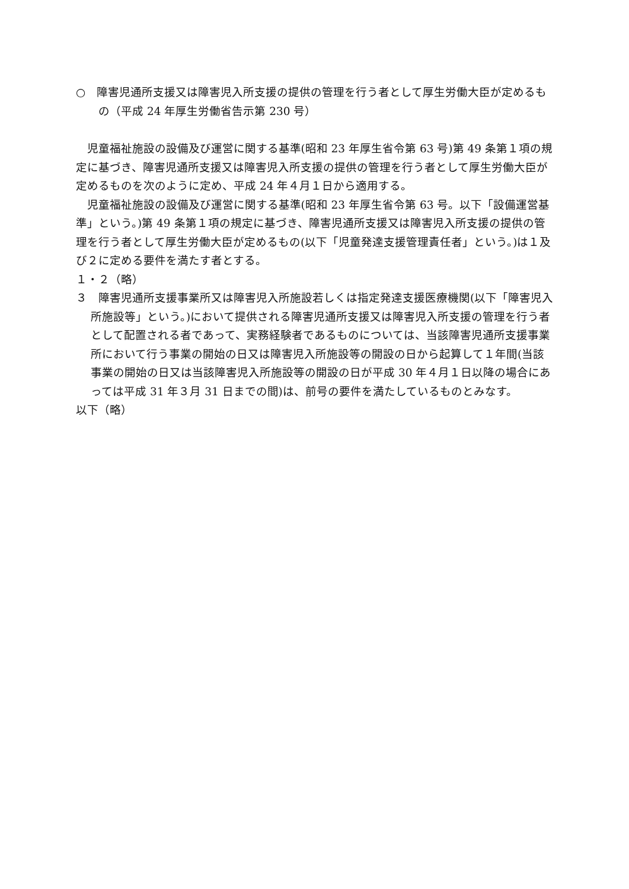○　障害児通所支援又は障害児入所支援の提供の管理を行う者として厚生労働大臣が定めるもの（平成 24 年厚生労働省告示第 230 号）
児童福祉施設の設備及び運営に関する基準(昭和 23 年厚生省令第 63 号)第 49 条第１項の規定に基づき、障害児通所支援又は障害児入所支援の提供の管理を行う者として厚生労働大臣が定めるものを次のように定め、平成 24 年４月１日から適用する。
児童福祉施設の設備及び運営に関する基準(昭和 23 年厚生省令第 63 号。以下「設備運営基準」という。)第 49 条第１項の規定に基づき、障害児通所支援又は障害児入所支援の提供の管理を行う者として厚生労働大臣が定めるもの(以下「児童発達支援管理責任者」という。)は１及び２に定める要件を満たす者とする。
１・２（略）
３　障害児通所支援事業所又は障害児入所施設若しくは指定発達支援医療機関(以下「障害児入所施設等」という。)において提供される障害児通所支援又は障害児入所支援の管理を行う者として配置される者であって、実務経験者であるものについては、当該障害児通所支援事業所において行う事業の開始の日又は障害児入所施設等の開設の日から起算して１年間(当該事業の開始の日又は当該障害児入所施設等の開設の日が平成 30 年４月１日以降の場合にあっては平成 31 年３月 31 日までの間)は、前号の要件を満たしているものとみなす。
以下（略）